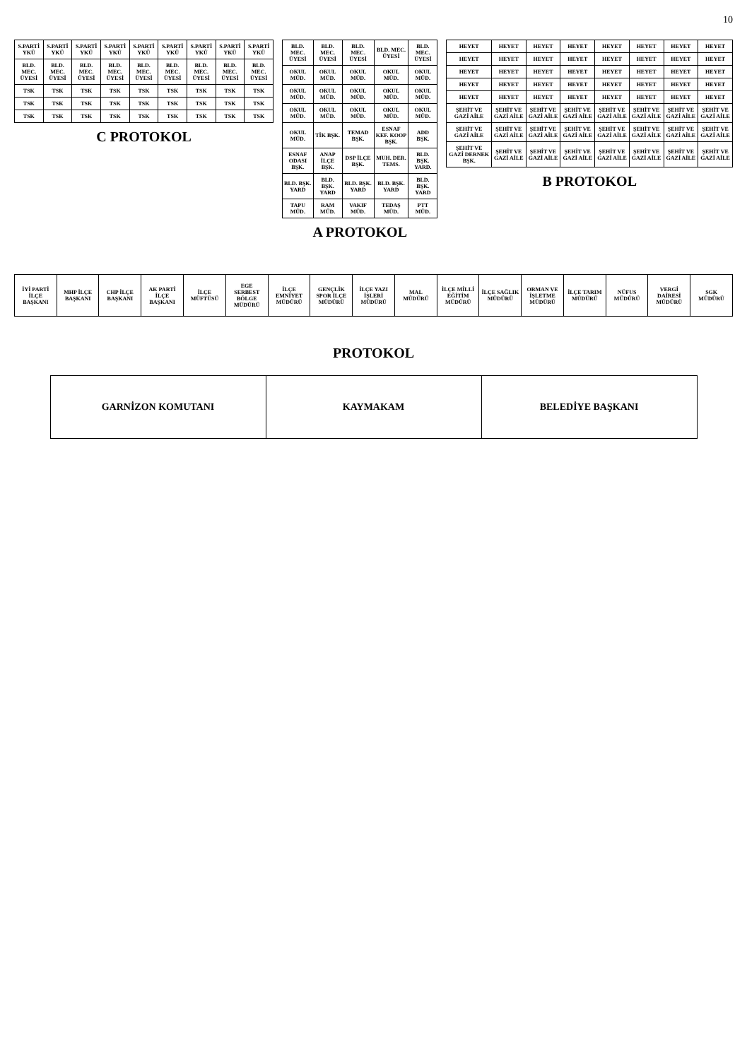10
| S.PARTİ YKÜ | S.PARTİ YKÜ | S.PARTİ YKÜ | S.PARTİ YKÜ | S.PARTİ YKÜ | S.PARTİ YKÜ | S.PARTİ YKÜ | S.PARTİ YKÜ | S.PARTİ YKÜ |
| BLD. MEC. ÜYESİ | BLD. MEC. ÜYESİ | BLD. MEC. ÜYESİ | BLD. MEC. ÜYESİ | BLD. MEC. ÜYESİ | BLD. MEC. ÜYESİ | BLD. MEC. ÜYESİ | BLD. MEC. ÜYESİ | BLD. MEC. ÜYESİ |
| TSK | TSK | TSK | TSK | TSK | TSK | TSK | TSK | TSK |
| TSK | TSK | TSK | TSK | TSK | TSK | TSK | TSK | TSK |
| TSK | TSK | TSK | TSK | TSK | TSK | TSK | TSK | TSK |
C PROTOKOL
| BLD. MEC. ÜYESİ | BLD. MEC. ÜYESİ | BLD. MEC. ÜYESİ | BLD. MEC. ÜYESİ | BLD. MEC. ÜYESİ |
| OKUL MÜD. | OKUL MÜD. | OKUL MÜD. | OKUL MÜD. | OKUL MÜD. |
| OKUL MÜD. | OKUL MÜD. | OKUL MÜD. | OKUL MÜD. | OKUL MÜD. |
| OKUL MÜD. | OKUL MÜD. | OKUL MÜD. | OKUL MÜD. | OKUL MÜD. |
| OKUL MÜD. | TİK BŞK. | TEMAD BŞK. | ESNAF KEF. KOOP BŞK. | ADD BŞK. |
| ESNAF ODASI BŞK. | ANAP İLÇE BŞK. | DSP İLÇE BŞK. | MUH. DER. TEMS. | BLD. BŞK. YARD. |
| BLD. BŞK. YARD | BLD. BŞK. YARD | BLD. BŞK. YARD | BLD. BŞK. YARD | BLD. BŞK. YARD |
| TAPU MÜD. | RAM MÜD. | VAKIF MÜD. | TEDAŞ MÜD. | PTT MÜD. |
A PROTOKOL
| HEYET | HEYET | HEYET | HEYET | HEYET | HEYET | HEYET | HEYET |
| HEYET | HEYET | HEYET | HEYET | HEYET | HEYET | HEYET | HEYET |
| HEYET | HEYET | HEYET | HEYET | HEYET | HEYET | HEYET | HEYET |
| HEYET | HEYET | HEYET | HEYET | HEYET | HEYET | HEYET | HEYET |
| HEYET | HEYET | HEYET | HEYET | HEYET | HEYET | HEYET | HEYET |
| ŞEHİT VE GAZİ AİLE | ŞEHİT VE GAZİ AİLE | ŞEHİT VE GAZİ AİLE | ŞEHİT VE GAZİ AİLE | ŞEHİT VE GAZİ AİLE | ŞEHİT VE GAZİ AİLE | ŞEHİT VE GAZİ AİLE | ŞEHİT VE GAZİ AİLE |
| ŞEHİT VE GAZİ AİLE | ŞEHİT VE GAZİ AİLE | ŞEHİT VE GAZİ AİLE | ŞEHİT VE GAZİ AİLE | ŞEHİT VE GAZİ AİLE | ŞEHİT VE GAZİ AİLE | ŞEHİT VE GAZİ AİLE | ŞEHİT VE GAZİ AİLE |
| ŞEHİT VE GAZİ DERNEK BŞK. | ŞEHİT VE GAZİ AİLE | ŞEHİT VE GAZİ AİLE | ŞEHİT VE GAZİ AİLE | ŞEHİT VE GAZİ AİLE | ŞEHİT VE GAZİ AİLE | ŞEHİT VE GAZİ AİLE | ŞEHİT VE GAZİ AİLE |
B PROTOKOL
| İYİ PARTİ İLÇE BAŞKANI | MHP İLÇE BAŞKANI | CHP İLÇE BAŞKANI | AK PARTİ İLÇE BAŞKANI | İLÇE MÜFTÜSÜ | EGE SERBEST BÖLGE MÜDÜRÜ | İLÇE EMNİYET MÜDÜRÜ | GENÇLİK SPOR İLÇE MÜDÜRÜ | İLÇE YAZI İŞLERİ MÜDÜRÜ | MAL MÜDÜRÜ | İLÇE MİLLİ EĞİTİM MÜDÜRÜ | İLÇE SAĞLIK MÜDÜRÜ | ORMAN VE İŞLETME MÜDÜRÜ | İLÇE TARIM MÜDÜRÜ | NÜFUS MÜDÜRÜ | VERGİ DAİRESİ MÜDÜRÜ | SGK MÜDÜRÜ |
PROTOKOL
| GARNİZON KOMUTANI | KAYMAKAM | BELEDİYE BAŞKANI |